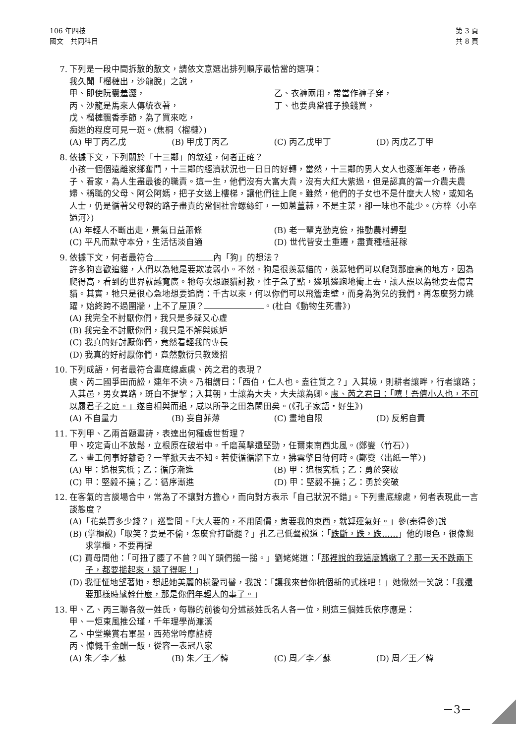106 年四技
國文　共同科目
第 3 頁
共 8 頁
7. 下列是一段中間拆散的散文，請依文意選出排列順序最恰當的選項：
我久聞「榴槤出，沙龍脫」之說，
甲、即使阮囊羞澀， 乙、衣褲兩用，常當作褲子穿，
丙、沙龍是馬來人傳統衣著， 丁、也要典當褲子換錢買，
戊、榴槤飄香季節，為了買來吃，
痴迷的程度可見一斑。(焦桐〈榴槤〉)
(A) 甲丁丙乙戊 (B) 甲戊丁丙乙 (C) 丙乙戊甲丁 (D) 丙戊乙丁甲
8. 依據下文，下列關於「十三鄰」的敘述，何者正確？
小孩一個個遠離家鄉奮鬥，十三鄰的經濟狀況也一日日的好轉，當然，十三鄰的男人女人也逐漸年老，帶孫子、看家，為人生盡最後的職責。這一生，他們沒有大富大貴，沒有大紅大紫過，但是認真的當一介農夫農婦、稱職的父母、阿公阿媽，把子女送上樓梯，讓他們往上爬。雖然，他們的子女也不是什麼大人物，或知名人士，仍是循著父母親的路子盡責的當個社會螺絲釘，一如蔥薑蒜，不是主菜，卻一味也不能少。(方梓〈小卒過河〉)
(A) 年輕人不斷出走，景氣日益蕭條 (B) 老一輩克勤克儉，推動農村轉型
(C) 平凡而默守本分，生活恬淡自適 (D) 世代皆安土重遷，盡責種植莊稼
9. 依據下文，何者最符合 內「狗」的想法？
許多狗喜歡追貓，人們以為牠是要欺凌弱小。不然。狗是很羨慕貓的，羨慕牠們可以爬到那麼高的地方，因為爬得高，看到的世界就越寬廣。牠每次想跟貓討教，性子急了點，邊吼邊跑地衝上去，讓人誤以為牠要去傷害貓。其實，牠只是很心急地想要追問：千古以來，何以你們可以飛簷走壁，而身為狗兒的我們，再怎麼努力跳躍，始終跨不過圍牆，上不了屋頂？ 。(杜白《動物生死書》)
(A) 我完全不討厭你們，我只是多疑又心虛
(B) 我完全不討厭你們，我只是不解與嫉妒
(C) 我真的好討厭你們，竟然看輕我的專長
(D) 我真的好討厭你們，竟然敷衍只教幾招
10. 下列成語，何者最符合畫底線處虞、芮之君的表現？
虞、芮二國爭田而訟，連年不決。乃相謂曰：「西伯，仁人也。盍往質之？」入其境，則耕者讓畔，行者讓路；入其邑，男女異路，斑白不提挈；入其朝，士讓為大夫，大夫讓為卿。虞、芮之君曰：「嘻！吾儕小人也，不可以履君子之庭。」遂自相與而退，咸以所爭之田為閑田矣。(《孔子家語‧好生》)
(A) 不自量力 (B) 妄自菲薄 (C) 畫地自限 (D) 反躬自責
11. 下列甲、乙兩首題畫詩，表達出何種處世哲理？
甲、咬定青山不放鬆，立根原在破岩中。千磨萬擊還堅勁，任爾東南西北風。(鄭燮〈竹石〉)
乙、畫工何事好離奇？一竿掀天去不知。若使循循牆下立，拂雲擎日待何時。(鄭燮〈出紙一竿〉)
(A) 甲：追根究柢；乙：循序漸進 (B) 甲：追根究柢；乙：勇於突破
(C) 甲：堅毅不撓；乙：循序漸進 (D) 甲：堅毅不撓；乙：勇於突破
12. 在客氣的言談場合中，常為了不讓對方擔心，而向對方表示「自己狀況不錯」。下列畫底線處，何者表現此一言談態度？
(A)「花菜賣多少錢？」巡警問。「大人要的，不用問價，肯要我的東西，就算運氣好。」參(秦得參)說
(B) (掌櫃說)「取笑？要是不偷，怎麼會打斷腿？」孔乙己低聲說道：「跌斷，跌，跌……」他的眼色，很像懇求掌櫃，不要再提
(C) 賈母問他：「可扭了腰了不曾？叫丫頭們搥一搥。」劉姥姥道：「那裡說的我這麼嬌嫩了？那一天不跌兩下子，都要搥起來，還了得呢！」
(D) 我怔怔地望著她，想起她美麗的橫愛司髻，我說：「讓我來替你梳個新的式樣吧！」她愀然一笑說：「我還要那樣時髦幹什麼，那是你們年輕人的事了。」
13. 甲、乙、丙三聯各敘一姓氏，每聯的前後句分述該姓氏名人各一位，則這三個姓氏依序應是：
甲、一炬東風推公瑾，千年理學尚濂溪
乙、中堂樂賞右軍墨，西苑常吟摩詰詩
丙、慷慨千金酬一飯，從容一表冠八家
(A) 朱／李／蘇 (B) 朱／王／韓 (C) 周／李／蘇 (D) 周／王／韓
－3－